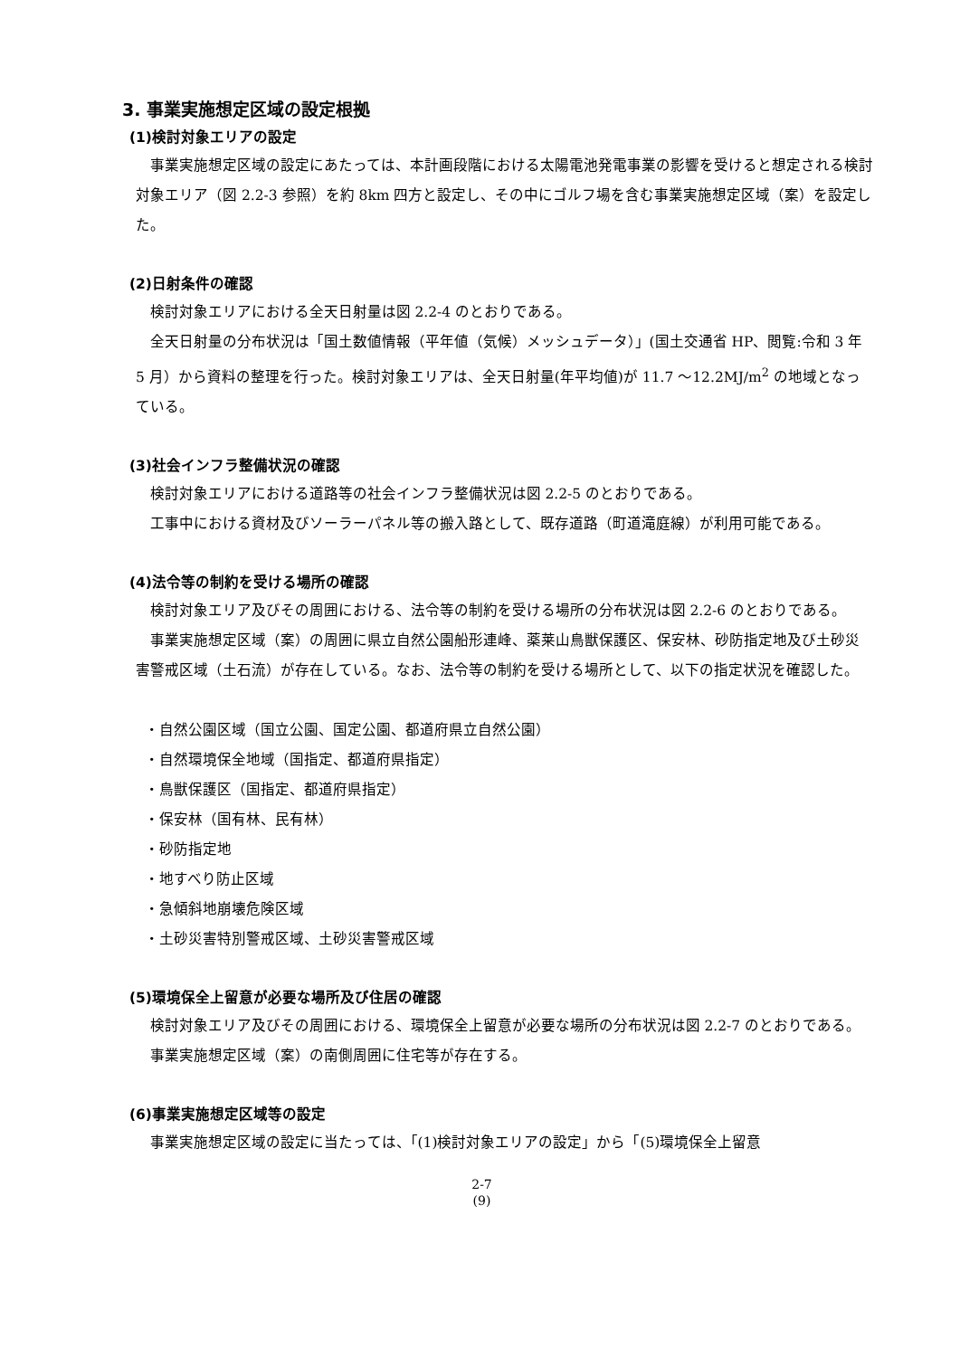3. 事業実施想定区域の設定根拠
(1)検討対象エリアの設定
事業実施想定区域の設定にあたっては、本計画段階における太陽電池発電事業の影響を受けると想定される検討対象エリア（図 2.2-3 参照）を約 8km 四方と設定し、その中にゴルフ場を含む事業実施想定区域（案）を設定した。
(2)日射条件の確認
検討対象エリアにおける全天日射量は図 2.2-4 のとおりである。
全天日射量の分布状況は「国土数値情報（平年値（気候）メッシュデータ）」(国土交通省 HP、閲覧:令和 3 年 5 月）から資料の整理を行った。検討対象エリアは、全天日射量(年平均値)が 11.7 〜12.2MJ/m<sup>2</sup> の地域となっている。
(3)社会インフラ整備状況の確認
検討対象エリアにおける道路等の社会インフラ整備状況は図 2.2-5 のとおりである。
工事中における資材及びソーラーパネル等の搬入路として、既存道路（町道滝庭線）が利用可能である。
(4)法令等の制約を受ける場所の確認
検討対象エリア及びその周囲における、法令等の制約を受ける場所の分布状況は図 2.2-6 のとおりである。
事業実施想定区域（案）の周囲に県立自然公園船形連峰、薬莱山鳥獣保護区、保安林、砂防指定地及び土砂災害警戒区域（土石流）が存在している。なお、法令等の制約を受ける場所として、以下の指定状況を確認した。
・自然公園区域（国立公園、国定公園、都道府県立自然公園）
・自然環境保全地域（国指定、都道府県指定）
・鳥獣保護区（国指定、都道府県指定）
・保安林（国有林、民有林）
・砂防指定地
・地すべり防止区域
・急傾斜地崩壊危険区域
・土砂災害特別警戒区域、土砂災害警戒区域
(5)環境保全上留意が必要な場所及び住居の確認
検討対象エリア及びその周囲における、環境保全上留意が必要な場所の分布状況は図 2.2-7 のとおりである。
事業実施想定区域（案）の南側周囲に住宅等が存在する。
(6)事業実施想定区域等の設定
事業実施想定区域の設定に当たっては、「(1)検討対象エリアの設定」から「(5)環境保全上留意
2-7
(9)